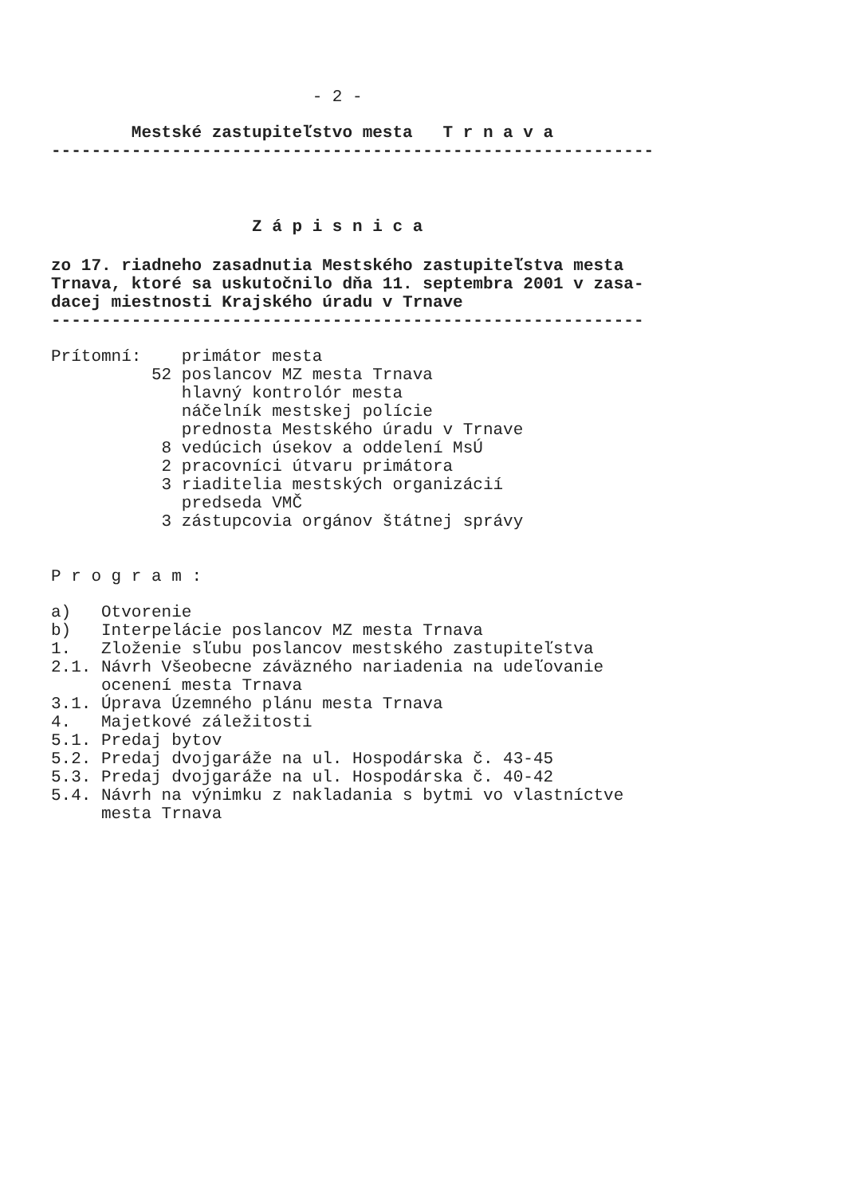- 2 -
        Mestské zastupiteľstvo mesta   T r n a v a
------------------------------------------------------------
                    Z á p i s n i c a
zo 17. riadneho zasadnutia Mestského zastupiteľstva mesta
Trnava, ktoré sa uskutočnilo dňa 11. septembra 2001 v zasa-
dacej miestnosti Krajského úradu v Trnave
-----------------------------------------------------------
Prítomní:    primátor mesta
          52 poslancov MZ mesta Trnava
             hlavný kontrolór mesta
             náčelník mestskej polície
             prednosta Mestského úradu v Trnave
           8 vedúcich úsekov a oddelení MsÚ
           2 pracovníci útvaru primátora
           3 riaditelia mestských organizácií
             predseda VMČ
           3 zástupcovia orgánov štátnej správy
P r o g r a m :
a)   Otvorenie
b)   Interpelácie poslancov MZ mesta Trnava
1.   Zloženie sľubu poslancov mestského zastupiteľstva
2.1. Návrh Všeobecne záväzného nariadenia na udeľovanie
     ocenení mesta Trnava
3.1. Úprava Územného plánu mesta Trnava
4.   Majetkové záležitosti
5.1. Predaj bytov
5.2. Predaj dvojgaráže na ul. Hospodárska č. 43-45
5.3. Predaj dvojgaráže na ul. Hospodárska č. 40-42
5.4. Návrh na výnimku z nakladania s bytmi vo vlastníctve
     mesta Trnava